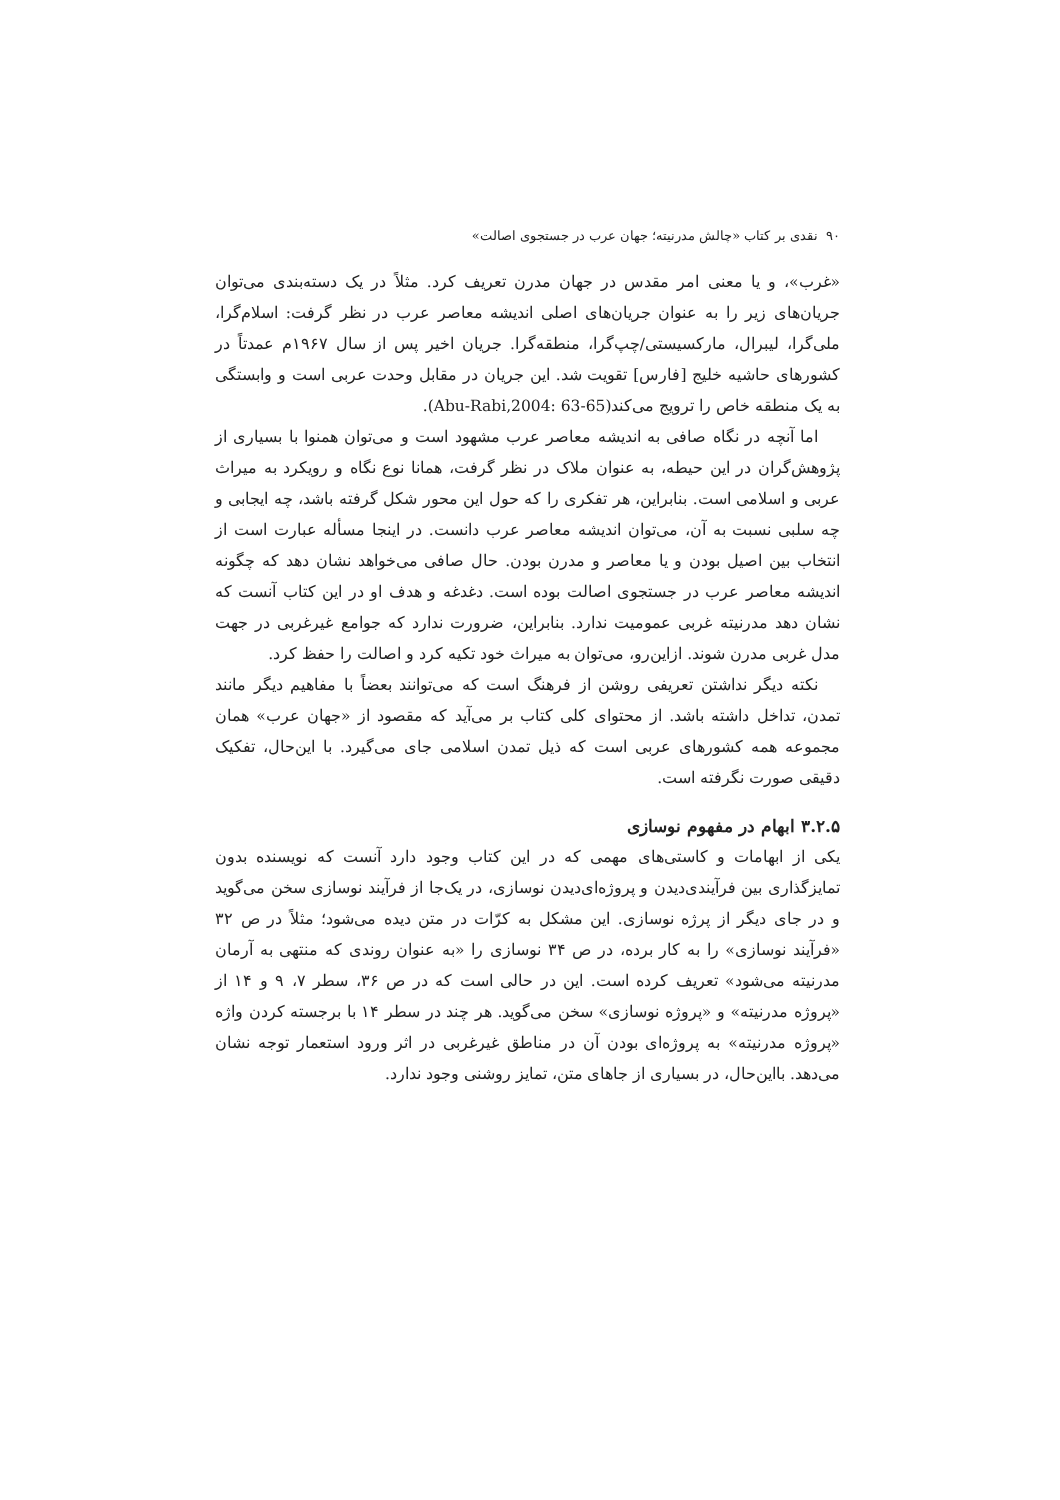۹۰ نقدی بر کتاب «چالش مدرنیته؛ جهان عرب در جستجوی اصالت»
«غرب»، و یا معنی امر مقدس در جهان مدرن تعریف کرد. مثلاً در یک دسته‌بندی می‌توان جریان‌های زیر را به عنوان جریان‌های اصلی اندیشه معاصر عرب در نظر گرفت: اسلام‌گرا، ملی‌گرا، لیبرال، مارکسیستی/چپ‌گرا، منطقه‌گرا. جریان اخیر پس از سال ۱۹۶۷م عمدتاً در کشورهای حاشیه خلیج [فارس] تقویت شد. این جریان در مقابل وحدت عربی است و وابستگی به یک منطقه خاص را ترویج می‌کند(Abu-Rabi,2004: 63-65).
اما آنچه در نگاه صافی به اندیشه معاصر عرب مشهود است و می‌توان همنوا با بسیاری از پژوهش‌گران در این حیطه، به عنوان ملاک در نظر گرفت، همانا نوع نگاه و رویکرد به میراث عربی و اسلامی است. بنابراین، هر تفکری را که حول این محور شکل گرفته باشد، چه ایجابی و چه سلبی نسبت به آن، می‌توان اندیشه معاصر عرب دانست. در اینجا مسأله عبارت است از انتخاب بین اصیل بودن و یا معاصر و مدرن بودن. حال صافی می‌خواهد نشان دهد که چگونه اندیشه معاصر عرب در جستجوی اصالت بوده است. دغدغه و هدف او در این کتاب آنست که نشان دهد مدرنیته غربی عمومیت ندارد. بنابراین، ضرورت ندارد که جوامع غیرغربی در جهت مدل غربی مدرن شوند. ازاین‌رو، می‌توان به میراث خود تکیه کرد و اصالت را حفظ کرد.
نکته دیگر نداشتن تعریفی روشن از فرهنگ است که می‌توانند بعضاً با مفاهیم دیگر مانند تمدن، تداخل داشته باشد. از محتوای کلی کتاب بر می‌آید که مقصود از «جهان عرب» همان مجموعه همه کشورهای عربی است که ذیل تمدن اسلامی جای می‌گیرد. با این‌حال، تفکیک دقیقی صورت نگرفته است.
۳.۲.۵ ابهام در مفهوم نوسازی
یکی از ابهامات و کاستی‌های مهمی که در این کتاب وجود دارد آنست که نویسنده بدون تمایزگذاری بین فرآیندی‌دیدن و پروژه‌ای‌دیدن نوسازی، در یک‌جا از فرآیند نوسازی سخن می‌گوید و در جای دیگر از پرژه نوسازی. این مشکل به کرّات در متن دیده می‌شود؛ مثلاً در ص ۳۲ «فرآیند نوسازی» را به کار برده، در ص ۳۴ نوسازی را «به عنوان روندی که منتهی به آرمان مدرنیته می‌شود» تعریف کرده است. این در حالی است که در ص ۳۶، سطر ۷، ۹ و ۱۴ از «پروژه مدرنیته» و «پروژه نوسازی» سخن می‌گوید. هر چند در سطر ۱۴ با برجسته کردن واژه «پروژه مدرنیته» به پروژه‌ای بودن آن در مناطق غیرغربی در اثر ورود استعمار توجه نشان می‌دهد. بااین‌حال، در بسیاری از جاهای متن، تمایز روشنی وجود ندارد.